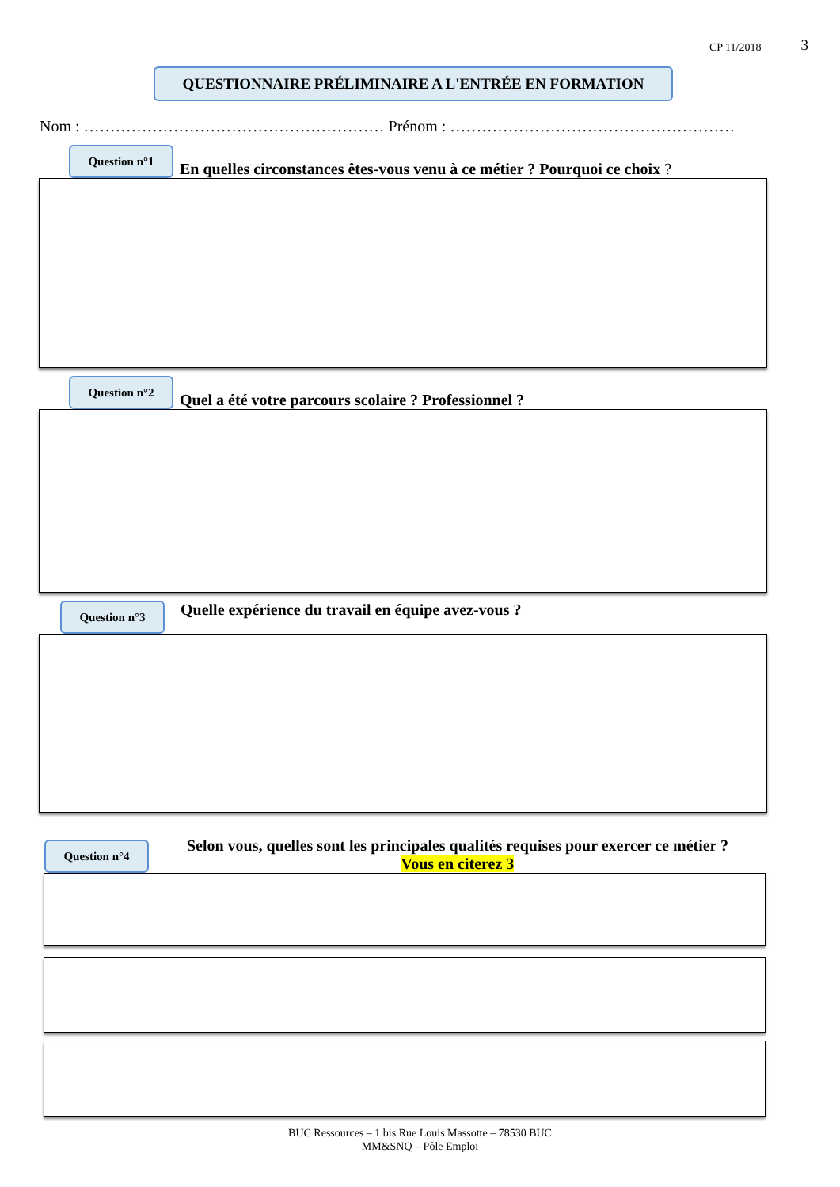CP 11/2018 3
QUESTIONNAIRE PRÉLIMINAIRE A L'ENTRÉE EN FORMATION
Nom : ………………………………………………… Prénom : ………………………………………………
Question n°1
En quelles circonstances êtes-vous venu à ce métier ? Pourquoi ce choix ?
Question n°2
Quel a été votre parcours scolaire ? Professionnel ?
Question n°3
Quelle expérience du travail en équipe avez-vous ?
Question n°4
Selon vous, quelles sont les principales qualités requises pour exercer ce métier ?
Vous en citerez 3
BUC Ressources – 1 bis Rue Louis Massotte – 78530 BUC
MM&SNQ – Pôle Emploi